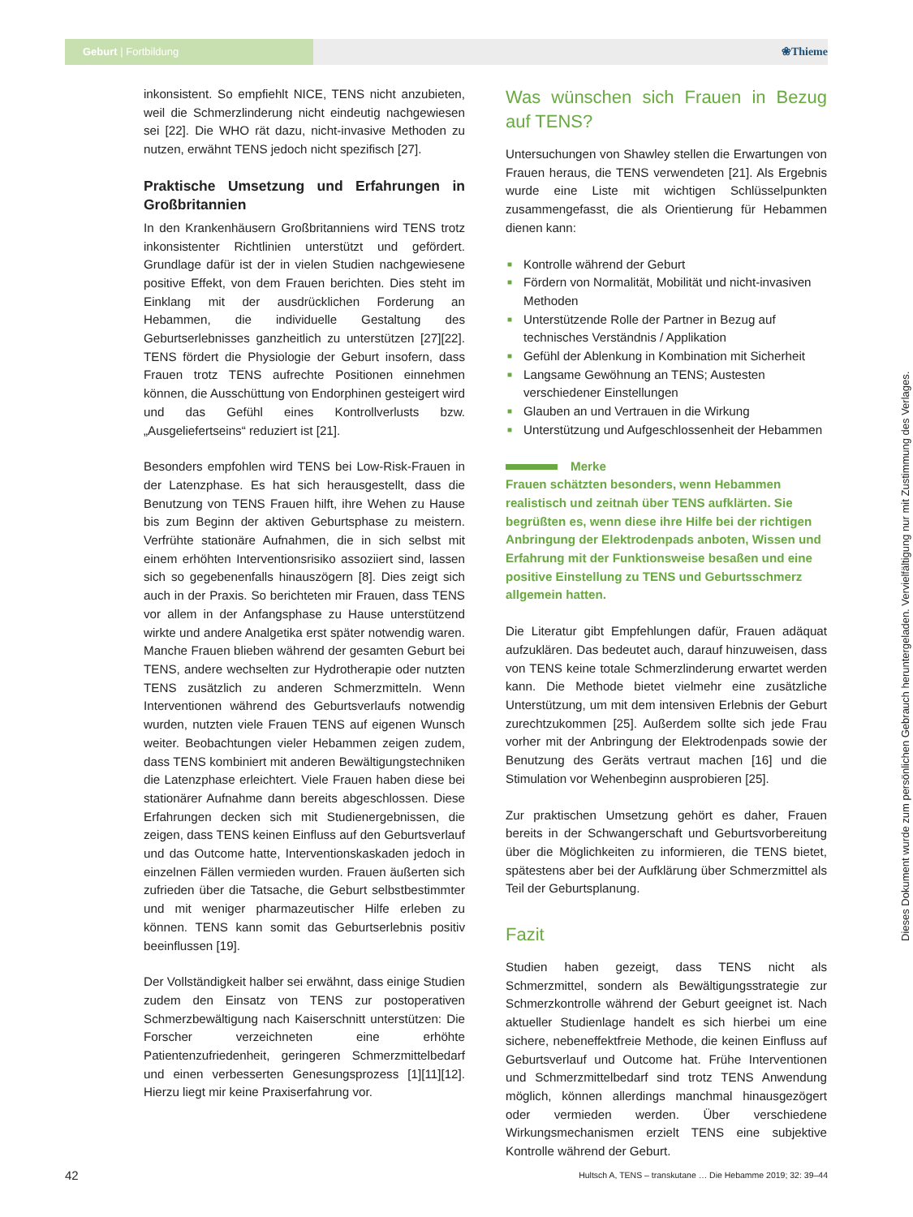Geburt | Fortbildung ❀Thieme
inkonsistent. So empfiehlt NICE, TENS nicht anzubieten, weil die Schmerzlinderung nicht eindeutig nachgewiesen sei [22]. Die WHO rät dazu, nicht-invasive Methoden zu nutzen, erwähnt TENS jedoch nicht spezifisch [27].
Praktische Umsetzung und Erfahrungen in Großbritannien
In den Krankenhäusern Großbritanniens wird TENS trotz inkonsistenter Richtlinien unterstützt und gefördert. Grundlage dafür ist der in vielen Studien nachgewiesene positive Effekt, von dem Frauen berichten. Dies steht im Einklang mit der ausdrücklichen Forderung an Hebammen, die individuelle Gestaltung des Geburtserlebnisses ganzheitlich zu unterstützen [27][22]. TENS fördert die Physiologie der Geburt insofern, dass Frauen trotz TENS aufrechte Positionen einnehmen können, die Ausschüttung von Endorphinen gesteigert wird und das Gefühl eines Kontrollverlusts bzw. „Ausgeliefertseins“ reduziert ist [21].
Besonders empfohlen wird TENS bei Low-Risk-Frauen in der Latenzphase. Es hat sich herausgestellt, dass die Benutzung von TENS Frauen hilft, ihre Wehen zu Hause bis zum Beginn der aktiven Geburtsphase zu meistern. Verfrühte stationäre Aufnahmen, die in sich selbst mit einem erhöhten Interventionsrisiko assoziiert sind, lassen sich so gegebenenfalls hinauszögern [8]. Dies zeigt sich auch in der Praxis. So berichteten mir Frauen, dass TENS vor allem in der Anfangsphase zu Hause unterstützend wirkte und andere Analgetika erst später notwendig waren. Manche Frauen blieben während der gesamten Geburt bei TENS, andere wechselten zur Hydrotherapie oder nutzten TENS zusätzlich zu anderen Schmerzmitteln. Wenn Interventionen während des Geburtsverlaufs notwendig wurden, nutzten viele Frauen TENS auf eigenen Wunsch weiter. Beobachtungen vieler Hebammen zeigen zudem, dass TENS kombiniert mit anderen Bewältigungstechniken die Latenzphase erleichtert. Viele Frauen haben diese bei stationärer Aufnahme dann bereits abgeschlossen. Diese Erfahrungen decken sich mit Studienergebnissen, die zeigen, dass TENS keinen Einfluss auf den Geburtsverlauf und das Outcome hatte, Interventionskaskaden jedoch in einzelnen Fällen vermieden wurden. Frauen äußerten sich zufrieden über die Tatsache, die Geburt selbstbestimmter und mit weniger pharmazeutischer Hilfe erleben zu können. TENS kann somit das Geburtserlebnis positiv beeinflussen [19].
Der Vollständigkeit halber sei erwähnt, dass einige Studien zudem den Einsatz von TENS zur postoperativen Schmerzbewältigung nach Kaiserschnitt unterstützen: Die Forscher verzeichneten eine erhöhte Patientenzufriedenheit, geringeren Schmerzmittelbedarf und einen verbesserten Genesungsprozess [1][11][12]. Hierzu liegt mir keine Praxiserfahrung vor.
Was wünschen sich Frauen in Bezug auf TENS?
Untersuchungen von Shawley stellen die Erwartungen von Frauen heraus, die TENS verwendeten [21]. Als Ergebnis wurde eine Liste mit wichtigen Schlüsselpunkten zusammengefasst, die als Orientierung für Hebammen dienen kann:
■ Kontrolle während der Geburt
■ Fördern von Normalität, Mobilität und nicht-invasiven Methoden
■ Unterstützende Rolle der Partner in Bezug auf technisches Verständnis / Applikation
■ Gefühl der Ablenkung in Kombination mit Sicherheit
■ Langsame Gewöhnung an TENS; Austesten verschiedener Einstellungen
■ Glauben an und Vertrauen in die Wirkung
■ Unterstützung und Aufgeschlossenheit der Hebammen
Merke
Frauen schätzten besonders, wenn Hebammen realistisch und zeitnah über TENS aufklärten. Sie begrüßten es, wenn diese ihre Hilfe bei der richtigen Anbringung der Elektrodenpads anboten, Wissen und Erfahrung mit der Funktionsweise besaßen und eine positive Einstellung zu TENS und Geburtsschmerz allgemein hatten.
Die Literatur gibt Empfehlungen dafür, Frauen adäquat aufzuklären. Das bedeutet auch, darauf hinzuweisen, dass von TENS keine totale Schmerzlinderung erwartet werden kann. Die Methode bietet vielmehr eine zusätzliche Unterstützung, um mit dem intensiven Erlebnis der Geburt zurechtzukommen [25]. Außerdem sollte sich jede Frau vorher mit der Anbringung der Elektrodenpads sowie der Benutzung des Geräts vertraut machen [16] und die Stimulation vor Wehenbeginn ausprobieren [25].
Zur praktischen Umsetzung gehört es daher, Frauen bereits in der Schwangerschaft und Geburtsvorbereitung über die Möglichkeiten zu informieren, die TENS bietet, spätestens aber bei der Aufklärung über Schmerzmittel als Teil der Geburtsplanung.
Fazit
Studien haben gezeigt, dass TENS nicht als Schmerzmittel, sondern als Bewältigungsstrategie zur Schmerzkontrolle während der Geburt geeignet ist. Nach aktueller Studienlage handelt es sich hierbei um eine sichere, nebeneffektfreie Methode, die keinen Einfluss auf Geburtsverlauf und Outcome hat. Frühe Interventionen und Schmerzmittelbedarf sind trotz TENS Anwendung möglich, können allerdings manchmal hinausgezögert oder vermieden werden. Über verschiedene Wirkungsmechanismen erzielt TENS eine subjektive Kontrolle während der Geburt.
Dieses Dokument wurde zum persönlichen Gebrauch heruntergeladen. Vervielfältigung nur mit Zustimmung des Verlages.
42
Hultsch A, TENS – transkutane … Die Hebamme 2019; 32: 39–44